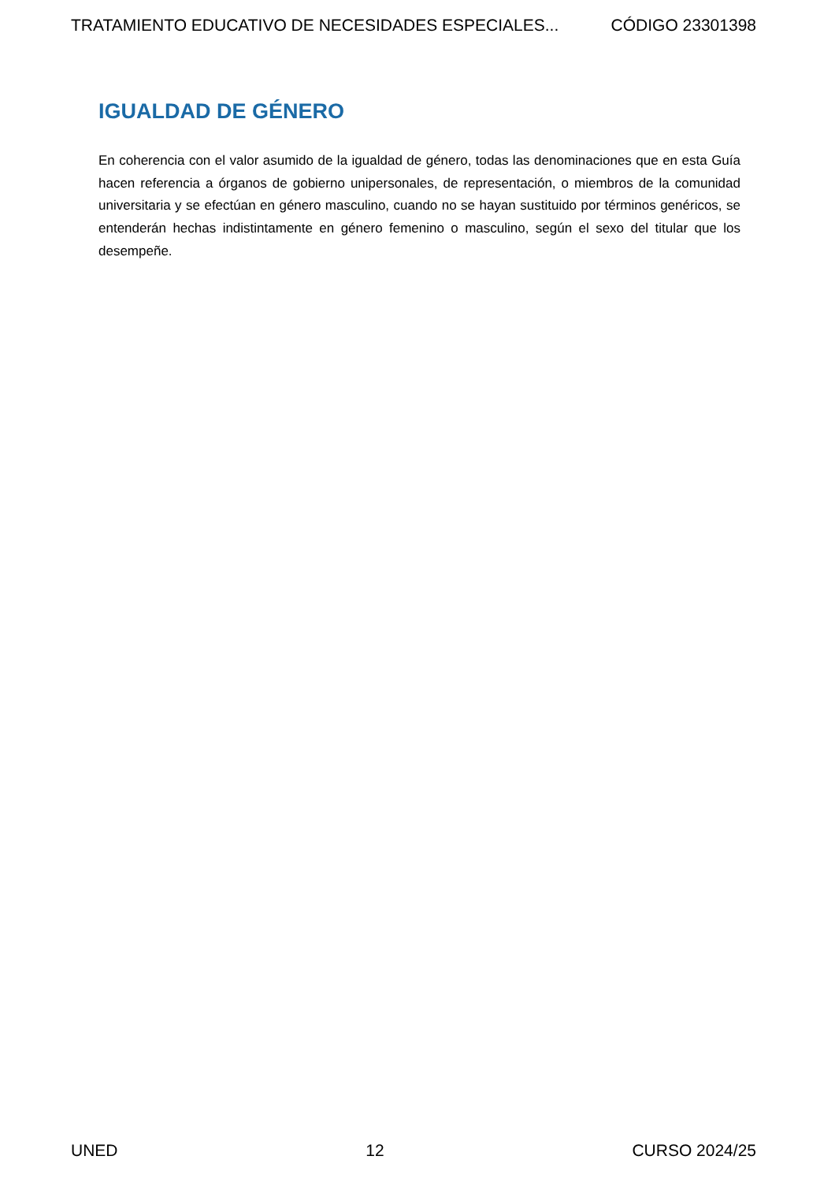TRATAMIENTO EDUCATIVO DE NECESIDADES ESPECIALES... CÓDIGO 23301398
IGUALDAD DE GÉNERO
En coherencia con el valor asumido de la igualdad de género, todas las denominaciones que en esta Guía hacen referencia a órganos de gobierno unipersonales, de representación, o miembros de la comunidad universitaria y se efectúan en género masculino, cuando no se hayan sustituido por términos genéricos, se entenderán hechas indistintamente en género femenino o masculino, según el sexo del titular que los desempeñe.
UNED 12 CURSO 2024/25